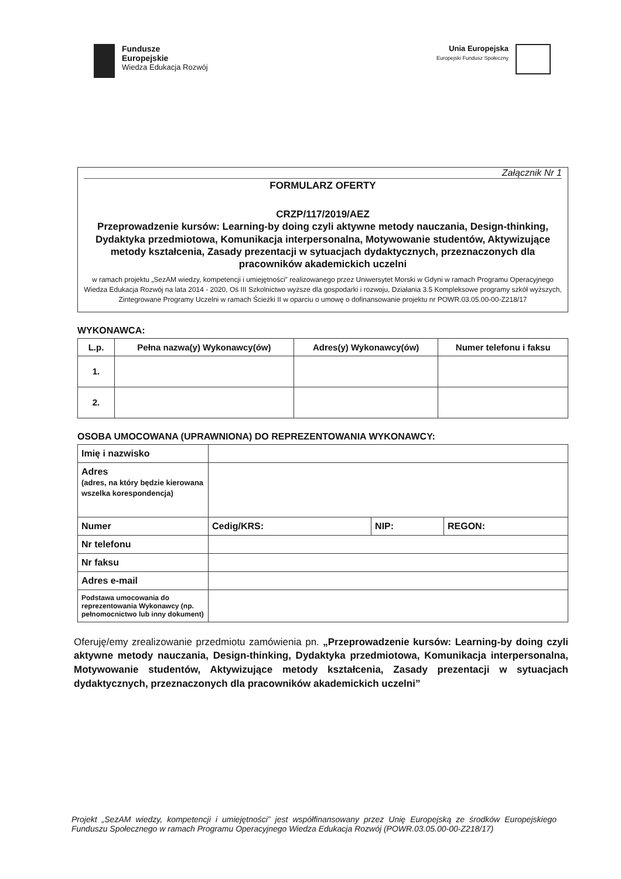Fundusze
Europejskie
Wiedza Edukacja Rozwój
Unia Europejska
Europejski Fundusz Społeczny
Załącznik Nr 1
FORMULARZ OFERTY
CRZP/117/2019/AEZ
Przeprowadzenie kursów: Learning-by doing czyli aktywne metody nauczania, Design-thinking, Dydaktyka przedmiotowa, Komunikacja interpersonalna, Motywowanie studentów, Aktywizujące metody kształcenia, Zasady prezentacji w sytuacjach dydaktycznych, przeznaczonych dla pracowników akademickich uczelni
w ramach projektu „SezAM wiedzy, kompetencji i umiejętności” realizowanego przez Uniwersytet Morski w Gdyni w ramach Programu Operacyjnego Wiedza Edukacja Rozwój na lata 2014 - 2020, Oś III Szkolnictwo wyższe dla gospodarki i rozwoju, Działania 3.5 Kompleksowe programy szkół wyższych, Zintegrowane Programy Uczelni w ramach Ścieżki II w oparciu o umowę o dofinansowanie projektu nr POWR.03.05.00-00-Z218/17
WYKONAWCA:
| L.p. | Pełna nazwa(y) Wykonawcy(ów) | Adres(y) Wykonawcy(ów) | Numer telefonu i faksu |
| --- | --- | --- | --- |
| 1. | | | |
| 2. | | | |
OSOBA UMOCOWANA (UPRAWNIONA) DO REPREZENTOWANIA WYKONAWCY:
| Imię i nazwisko | | | |
| Adres (adres, na który będzie kierowana wszelka korespondencja) | | | |
| Numer | Cedig/KRS: | NIP: | REGON: |
| Nr telefonu | | | |
| Nr faksu | | | |
| Adres e-mail | | | |
| Podstawa umocowania do reprezentowania Wykonawcy (np. pełnomocnictwo lub inny dokument) | | | |
Oferuję/emy zrealizowanie przedmiotu zamówienia pn. „Przeprowadzenie kursów: Learning-by doing czyli aktywne metody nauczania, Design-thinking, Dydaktyka przedmiotowa, Komunikacja interpersonalna, Motywowanie studentów, Aktywizujące metody kształcenia, Zasady prezentacji w sytuacjach dydaktycznych, przeznaczonych dla pracowników akademickich uczelni”
Projekt „SezAM wiedzy, kompetencji i umiejętności” jest współfinansowany przez Unię Europejską ze środków Europejskiego Funduszu Społecznego w ramach Programu Operacyjnego Wiedza Edukacja Rozwój (POWR.03.05.00-00-Z218/17)